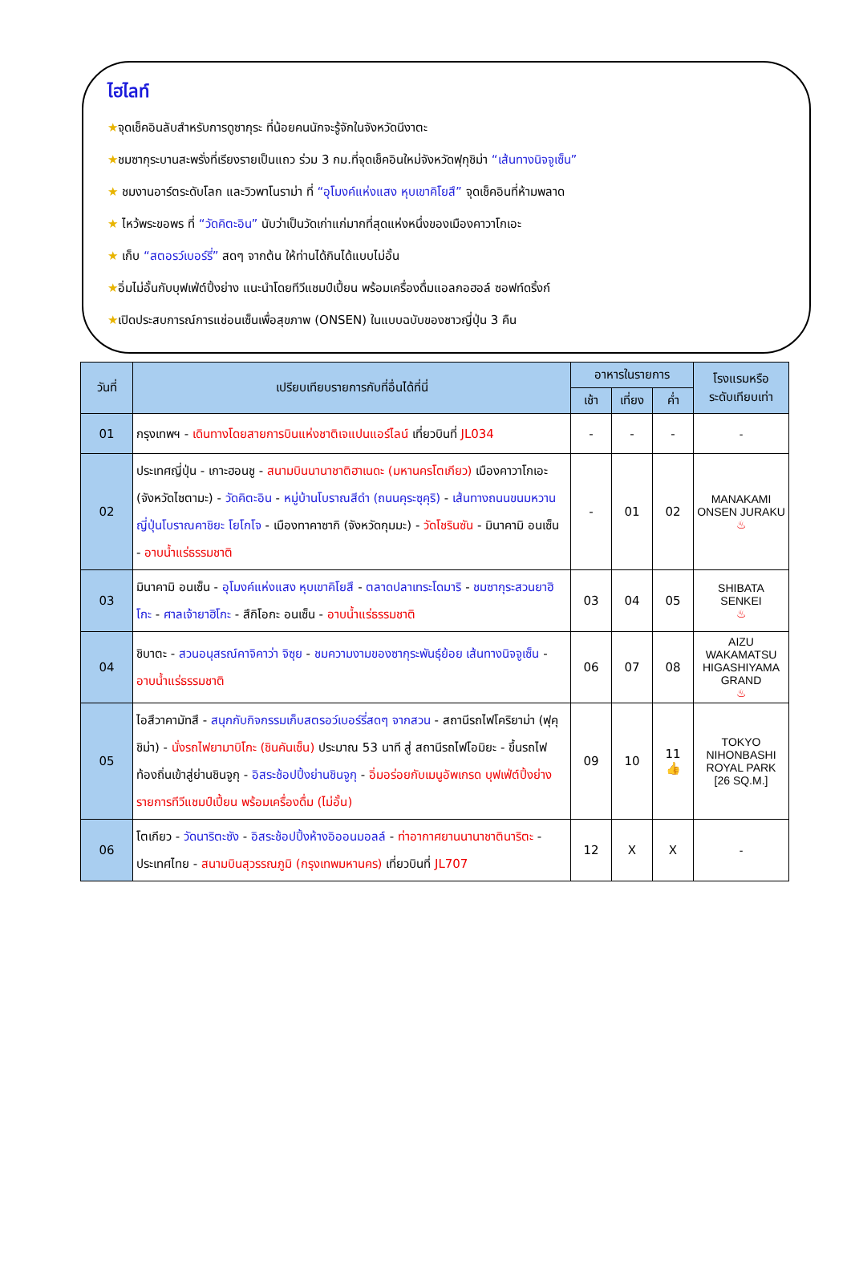ไฮไลท์
★จุดเช็คอินลับสำหรับการดูซากุระ ที่น้อยคนนักจะรู้จักในจังหวัดนีงาตะ
★ชมซากุระบานสะพรั่งที่เรียงรายเป็นแถว ร่วม 3 กม.ที่จุดเช็คอินใหม่จังหวัดฟุกุชิม่า “เส้นทางนิจจูเซ็น”
★ ชมงานอาร์ตระดับโลก และวิวพาโนราม่า ที่ “อุโมงค์แห่งแสง หุบเขาคิโยสึ” จุดเช็คอินที่ห้ามพลาด
★ ไหว้พระขอพร ที่ “วัดคิตะอิน” นับว่าเป็นวัดเก่าแก่มากที่สุดแห่งหนึ่งของเมืองคาวาโกเอะ
★ เก็บ “สตอรว์เบอร์รี่” สดๆ จากต้น ให้ท่านได้กินได้แบบไม่อั้น
★อิ่มไม่อั้นกับบุฟเฟ่ต์ปิ้งย่าง แนะนำโดยทีวีแชมป์เปี้ยน พร้อมเครื่องดื่มแอลกอฮอล์ ซอฟท์ดริ้งก์
★เปิดประสบการณ์การแช่อนเซ็นเพื่อสุขภาพ (ONSEN) ในแบบฉบับของชาวญี่ปุ่น 3 คืน
| วันที่ | เปรียบเทียบรายการกับที่อื่นได้ที่นี่ | อาหารในรายการ | | | โรงแรมหรือ ระดับเทียบเท่า |
| --- | --- | --- | --- | --- | --- |
| | | เช้า | เที่ยง | ค่ำ | |
| 01 | กรุงเทพฯ - เดินทางโดยสายการบินแห่งชาติเจแปนแอร์ไลน์ เที่ยวบินที่ JL034 | - | - | - | - |
| 02 | ประเทศญี่ปุ่น - เกาะฮอนชู - สนามบินนานาชาติฮาเนดะ (มหานครโตเกียว) เมืองคาวาโกเอะ (จังหวัดไซตามะ) - วัดคิตะอิน - หมู่บ้านโบราณสีดำ (ถนนคุระซุคุริ) - เส้นทางถนนขนมหวานญี่ปุ่นโบราณคาชิยะ โยโกโจ - เมืองทาคาซากิ (จังหวัดกุมมะ) - วัดโชรินซัน - มินาคามิ อนเซ็น - อาบน้ำแร่ธรรมชาติ | - | 01 | 02 | MANAKAMI ONSEN JURAKU ♨ |
| 03 | มินาคามิ อนเซ็น - อุโมงค์แห่งแสง หุบเขาคิโยสึ - ตลาดปลาเทระโดมาริ - ชมซากุระสวนยาฮิโกะ - ศาลเจ้ายาฮิโกะ - สึกิโอกะ อนเซ็น - อาบน้ำแร่ธรรมชาติ | 03 | 04 | 05 | SHIBATA SENKEI ♨ |
| 04 | ชิบาตะ - สวนอนุสรณ์คาจิคาว่า จิซุย - ชมความงามของซากุระพันธุ์ย้อย เส้นทางนิจจูเซ็น - อาบน้ำแร่ธรรมชาติ | 06 | 07 | 08 | AIZU WAKAMATSU HIGASHIYAMA GRAND ♨ |
| 05 | ไอสึวาคามัทสึ - สนุกกับกิจกรรมเก็บสตรอว์เบอร์รี่สดๆ จากสวน - สถานีรถไฟโคริยาม่า (ฟุคุชิม่า) - นั่งรถไฟยามาบิโกะ (ชินคันเซ็น) ประมาณ 53 นาที สู่ สถานีรถไฟโอมิยะ - ขึ้นรถไฟท้องถิ่นเข้าสู่ย่านชินจูกุ - อิสระช้อปปิ้งย่านชินจูกุ - อิ่มอร่อยกับเมนูอัพเกรด บุฟเฟ่ต์ปิ้งย่างรายการทีวีแชมป์เปี้ยน พร้อมเครื่องดื่ม (ไม่อั้น) | 09 | 10 | 11 👍 | TOKYO NIHONBASHI ROYAL PARK [26 SQ.M.] |
| 06 | โตเกียว - วัดนาริตะซัง - อิสระช้อปปิ้งห้างอิออนมอลล์ - ท่าอากาศยานนานาชาตินาริตะ - ประเทศไทย - สนามบินสุวรรณภูมิ (กรุงเทพมหานคร) เที่ยวบินที่ JL707 | 12 | X | X | - |